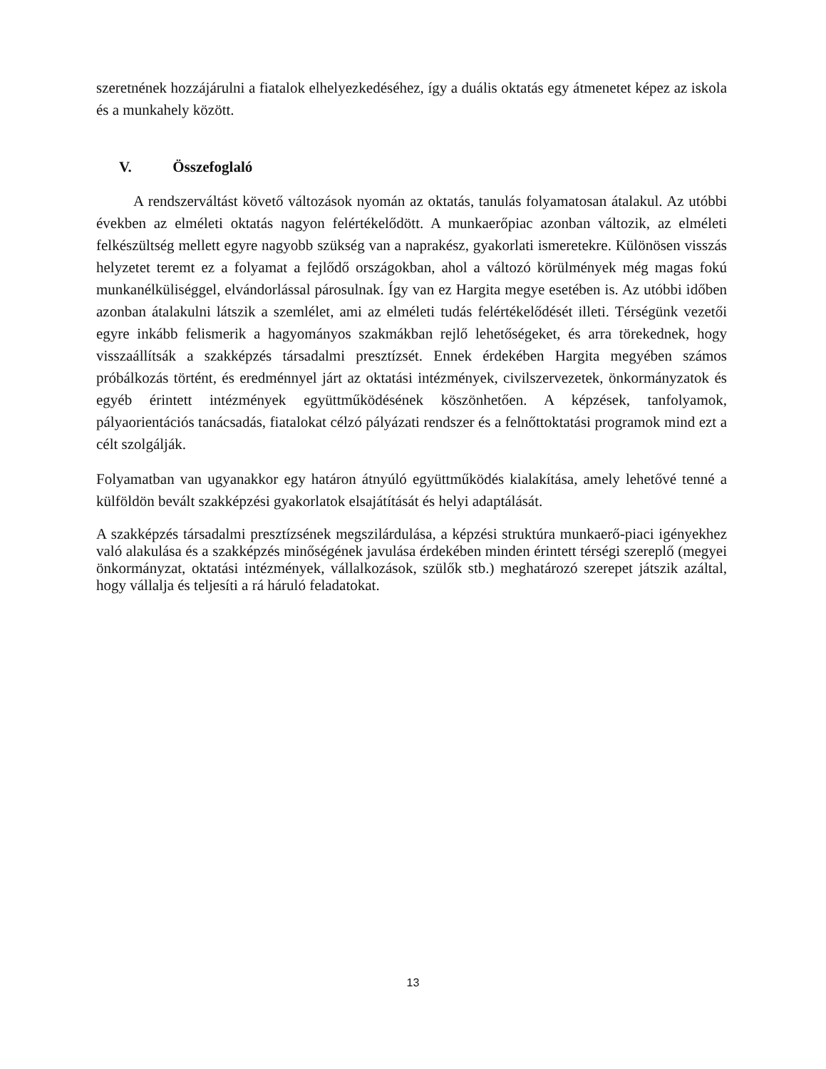szeretnének hozzájárulni a fiatalok elhelyezkedéséhez, így a duális oktatás egy átmenetet képez az iskola és a munkahely között.
V. Összefoglaló
A rendszerváltást követő változások nyomán az oktatás, tanulás folyamatosan átalakul. Az utóbbi években az elméleti oktatás nagyon felértékelődött. A munkaerőpiac azonban változik, az elméleti felkészültség mellett egyre nagyobb szükség van a naprakész, gyakorlati ismeretekre. Különösen visszás helyzetet teremt ez a folyamat a fejlődő országokban, ahol a változó körülmények még magas fokú munkanélküliséggel, elvándorlással párosulnak. Így van ez Hargita megye esetében is. Az utóbbi időben azonban átalakulni látszik a szemlélet, ami az elméleti tudás felértékelődését illeti. Térségünk vezetői egyre inkább felismerik a hagyományos szakmákban rejlő lehetőségeket, és arra törekednek, hogy visszaállítsák a szakképzés társadalmi presztízsét. Ennek érdekében Hargita megyében számos próbálkozás történt, és eredménnyel járt az oktatási intézmények, civilszervezetek, önkormányzatok és egyéb érintett intézmények együttműködésének köszönhetően. A képzések, tanfolyamok, pályaorientációs tanácsadás, fiatalokat célzó pályázati rendszer és a felnőttoktatási programok mind ezt a célt szolgálják.
Folyamatban van ugyanakkor egy határon átnyúló együttműködés kialakítása, amely lehetővé tenné a külföldön bevált szakképzési gyakorlatok elsajátítását és helyi adaptálását.
A szakképzés társadalmi presztízsének megszilárdulása, a képzési struktúra munkaerő-piaci igényekhez való alakulása és a szakképzés minőségének javulása érdekében minden érintett térségi szereplő (megyei önkormányzat, oktatási intézmények, vállalkozások, szülők stb.) meghatározó szerepet játszik azáltal, hogy vállalja és teljesíti a rá háruló feladatokat.
13